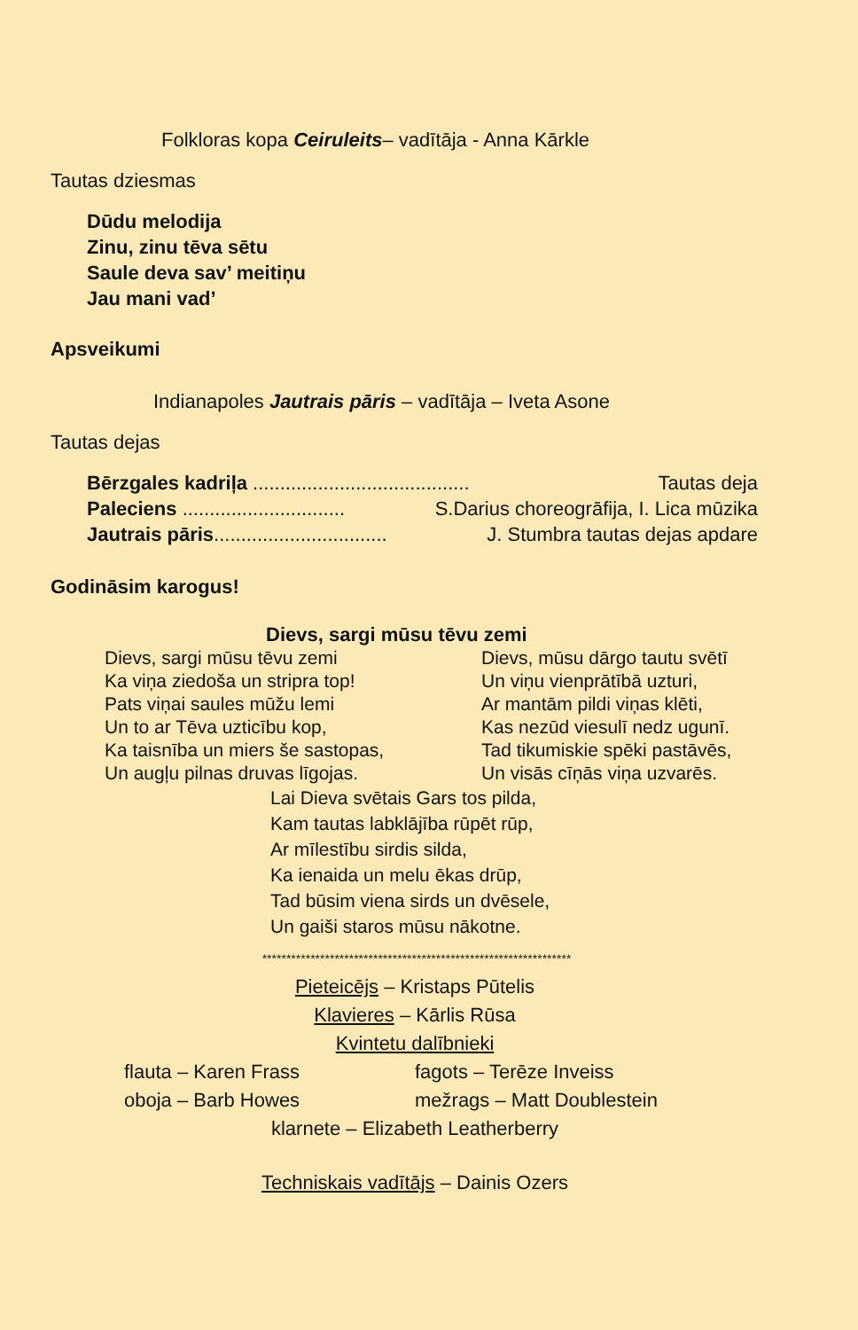Folkloras kopa Ceiruleits– vadītāja - Anna Kārkle
Tautas dziesmas
Dūdu melodija
Zinu, zinu tēva sētu
Saule deva sav’ meitiņu
Jau mani vad’
Apsveikumi
Indianapoles Jautrais pāris – vadītāja – Iveta Asone
Tautas dejas
Bērzgales kadriļa ........................................ Tautas deja
Paleciens .............................. S.Darius choreogrāfija, I. Lica mūzika
Jautrais pāris................................ J. Stumbra tautas dejas apdare
Godināsim karogus!
Dievs, sargi mūsu tēvu zemi
Dievs, sargi mūsu tēvu zemi
Ka viņa ziedoša un stripra top!
Pats viņai saules mūžu lemi
Un to ar Tēva uzticību kop,
Ka taisnība un miers še sastopas,
Un augļu pilnas druvas līgojas.
Dievs, mūsu dārgo tautu svētī
Un viņu vienprātībā uzturi,
Ar mantām pildi viņas klēti,
Kas nezūd viesulī nedz ugunī.
Tad tikumiskie spēki pastāvēs,
Un visās cīņās viņa uzvarēs.
Lai Dieva svētais Gars tos pilda,
Kam tautas labklājība rūpēt rūp,
Ar mīlestību sirdis silda,
Ka ienaida un melu ēkas drūp,
Tad būsim viena sirds un dvēsele,
Un gaiši staros mūsu nākotne.
****************************************************************
Pieteicējs – Kristaps Pūtelis
Klavieres – Kārlis Rūsa
Kvintetu dalībnieki
flauta – Karen Frass
oboja – Barb Howes
fagots – Terēze Inveiss
mežrags – Matt Doublestein
klarnete – Elizabeth Leatherberry
Techniskais vadītājs – Dainis Ozers